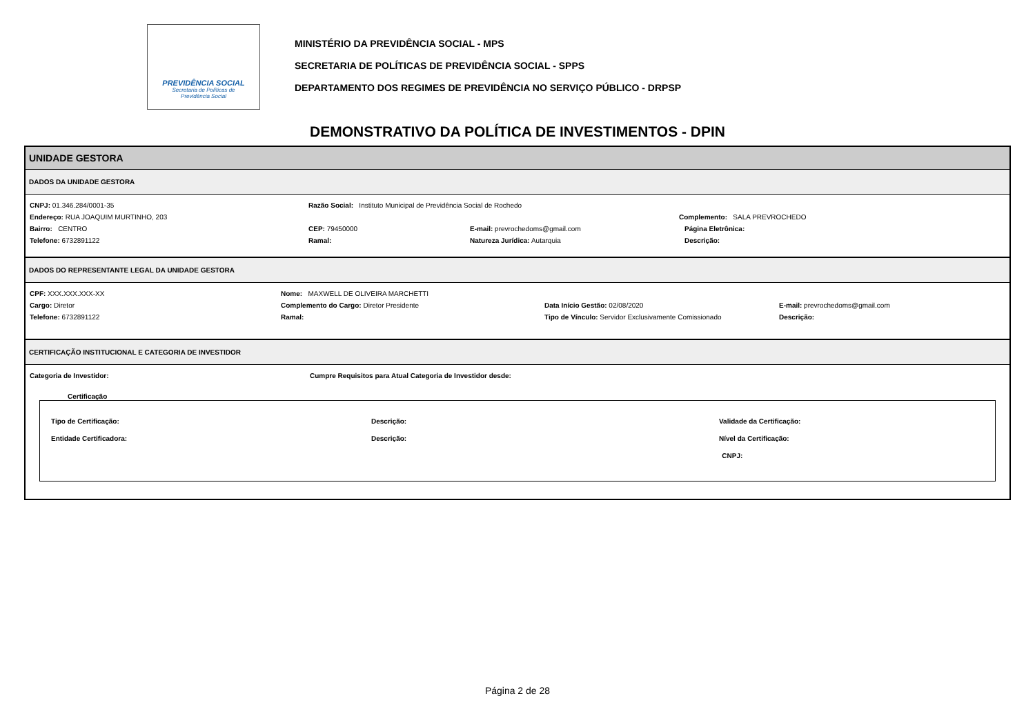PREVIDÊNCIA SOCIAL
Secretaria de Políticas de
Previdência Social
MINISTÉRIO DA PREVIDÊNCIA SOCIAL - MPS
SECRETARIA DE POLÍTICAS DE PREVIDÊNCIA SOCIAL - SPPS
DEPARTAMENTO DOS REGIMES DE PREVIDÊNCIA NO SERVIÇO PÚBLICO - DRPSP
DEMONSTRATIVO DA POLÍTICA DE INVESTIMENTOS - DPIN
UNIDADE GESTORA
DADOS DA UNIDADE GESTORA
CNPJ: 01.346.284/0001-35 Razão Social: Instituto Municipal de Previdência Social de Rochedo
Endereço: RUA JOAQUIM MURTINHO, 203 Complemento: SALA PREVROCHEDO
Bairro: CENTRO CEP: 79450000 E-mail: prevrochedoms@gmail.com Página Eletrônica:
Telefone: 6732891122 Ramal: Natureza Jurídica: Autarquia Descrição:
DADOS DO REPRESENTANTE LEGAL DA UNIDADE GESTORA
CPF: XXX.XXX.XXX-XX Nome: MAXWELL DE OLIVEIRA MARCHETTI
Cargo: Diretor Complemento do Cargo: Diretor Presidente Data Início Gestão: 02/08/2020 E-mail: prevrochedoms@gmail.com
Telefone: 6732891122 Ramal: Tipo de Vínculo: Servidor Exclusivamente Comissionado Descrição:
CERTIFICAÇÃO INSTITUCIONAL E CATEGORIA DE INVESTIDOR
Categoria de Investidor: Cumpre Requisitos para Atual Categoria de Investidor desde:
Certificação
Tipo de Certificação: Descrição: Validade da Certificação:
Entidade Certificadora: Descrição: Nível da Certificação:
CNPJ:
Página 2 de 28